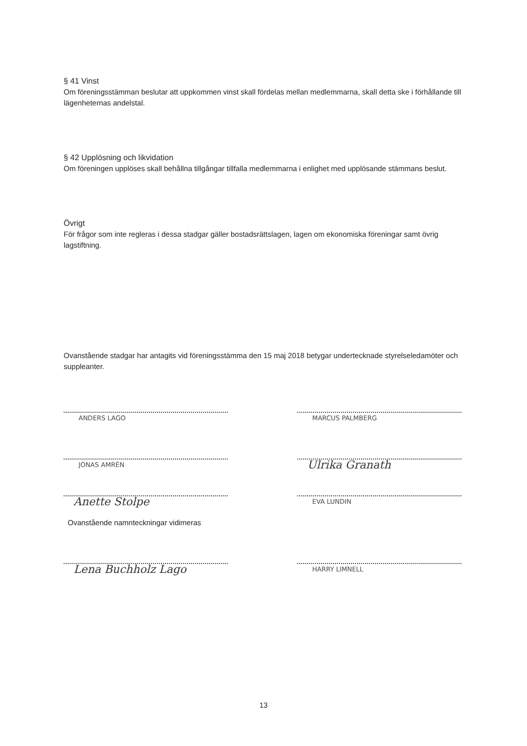§ 41 Vinst
Om föreningsstämman beslutar att uppkommen vinst skall fördelas mellan medlemmarna, skall detta ske i förhållande till lägenheternas andelstal.
§ 42 Upplösning och likvidation
Om föreningen upplöses skall behållna tillgångar tillfalla medlemmarna i enlighet med upplösande stämmans beslut.
Övrigt
För frågor som inte regleras i dessa stadgar gäller bostadsrättslagen, lagen om ekonomiska föreningar samt övrig lagstiftning.
Ovanstående stadgar har antagits vid föreningsstämma den 15 maj 2018 betygar undertecknade styrelseledamöter och suppleanter.
ANDERS LAGO MARCUS PALMBERG
JONAS AMRÉN
Ulrika Granath
Anette Stolpe
EVA LUNDIN
Ovanstående namnteckningar vidimeras
Lena Buchholz Lago
HARRY LIMNELL
13